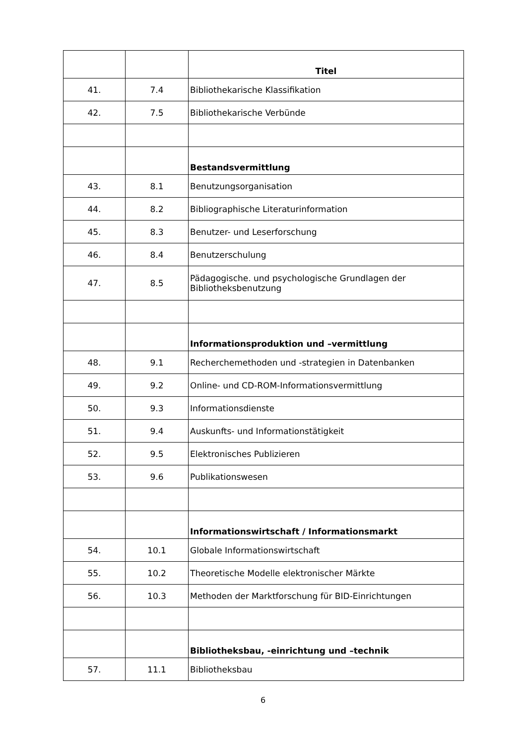| | | Titel |
| --- | --- | --- |
| 41. | 7.4 | Bibliothekarische Klassifikation |
| 42. | 7.5 | Bibliothekarische Verbünde |
| | | Bestandsvermittlung |
| 43. | 8.1 | Benutzungsorganisation |
| 44. | 8.2 | Bibliographische Literaturinformation |
| 45. | 8.3 | Benutzer- und Leserforschung |
| 46. | 8.4 | Benutzerschulung |
| 47. | 8.5 | Pädagogische. und psychologische Grundlagen der Bibliotheksbenutzung |
| | | Informationsproduktion und –vermittlung |
| 48. | 9.1 | Recherchemethoden und -strategien in Datenbanken |
| 49. | 9.2 | Online- und CD-ROM-Informationsvermittlung |
| 50. | 9.3 | Informationsdienste |
| 51. | 9.4 | Auskunfts- und Informationstätigkeit |
| 52. | 9.5 | Elektronisches Publizieren |
| 53. | 9.6 | Publikationswesen |
| | | Informationswirtschaft / Informationsmarkt |
| 54. | 10.1 | Globale Informationswirtschaft |
| 55. | 10.2 | Theoretische Modelle elektronischer Märkte |
| 56. | 10.3 | Methoden der Marktforschung für BID-Einrichtungen |
| | | Bibliotheksbau, -einrichtung und –technik |
| 57. | 11.1 | Bibliotheksbau |
6